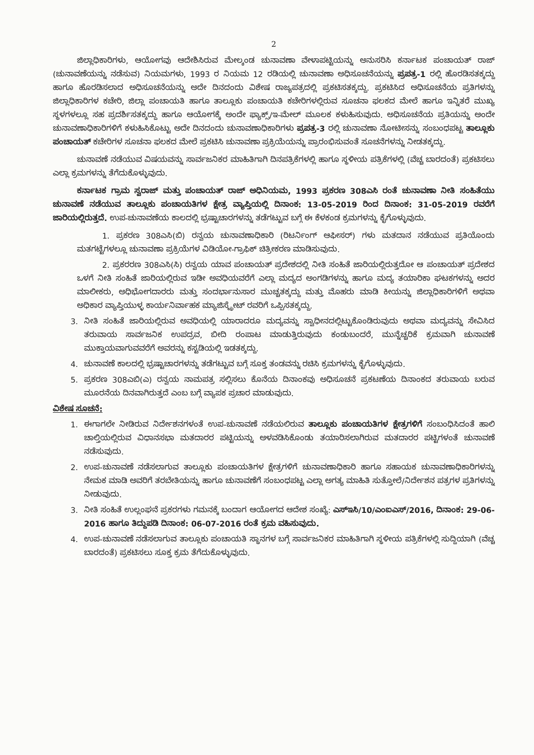2
ಜಿಲ್ಲಾಧಿಕಾರಿಗಳು, ಆಯೋಗವು ಆದೇಶಿಸಿರುವ ಮೇಲ್ಕಂಡ ಚುನಾವಣಾ ವೇಳಾಪಟ್ಟಿಯನ್ನು ಅನುಸರಿಸಿ ಕರ್ನಾಟಕ ಪಂಚಾಯತ್ ರಾಜ್ (ಚುನಾವಣೆಯನ್ನು ನಡೆಸುವ) ನಿಯಮಗಳು, 1993 ರ ನಿಯಮ 12 ರಡಿಯಲ್ಲಿ ಚುನಾವಣಾ ಅಧಿಸೂಚನೆಯನ್ನು ಪ್ರಪತ್ರ-1 ರಲ್ಲಿ ಹೊರಡಿಸತಕ್ಕದ್ದು ಹಾಗೂ ಹೊರಡಿಸಲಾದ ಅಧಿಸೂಚನೆಯನ್ನು ಅದೇ ದಿನದಂದು ವಿಶೇಷ ರಾಜ್ಯಪತ್ರದಲ್ಲಿ ಪ್ರಕಟಿಸತಕ್ಕದ್ದು. ಪ್ರಕಟಿಸಿದ ಅಧಿಸೂಚನೆಯ ಪ್ರತಿಗಳನ್ನು ಜಿಲ್ಲಾಧಿಕಾರಿಗಳ ಕಚೇರಿ, ಜಿಲ್ಲಾ ಪಂಚಾಯತಿ ಹಾಗೂ ತಾಲ್ಲೂಕು ಪಂಚಾಯತಿ ಕಚೇರಿಗಳಲ್ಲಿರುವ ಸೂಚನಾ ಫಲಕದ ಮೇಲೆ ಹಾಗೂ ಇನ್ನಿತರೆ ಮುಖ್ಯ ಸ್ಥಳಗಳಲ್ಲೂ ಸಹ ಪ್ರದರ್ಶಿಸತಕ್ಕದ್ದು ಹಾಗೂ ಆಯೋಗಕ್ಕೆ ಅಂದೇ ಫ್ಯಾಕ್ಸ್/ಇ-ಮೇಲ್ ಮೂಲಕ ಕಳುಹಿಸುವುದು. ಅಧಿಸೂಚನೆಯ ಪ್ರತಿಯನ್ನು ಅಂದೇ ಚುನಾವಣಾಧಿಕಾರಿಗಳಿಗೆ ಕಳುಹಿಸಿಕೊಟ್ಟು ಅದೇ ದಿನದಂದು ಚುನಾವಣಾಧಿಕಾರಿಗಳು ಪ್ರಪತ್ರ-3 ರಲ್ಲಿ ಚುನಾವಣಾ ನೋಟೀಸನ್ನು ಸಂಬಂಧಪಟ್ಟ ತಾಲ್ಲೂಕು ಪಂಚಾಯತ್ ಕಚೇರಿಗಳ ಸೂಚನಾ ಫಲಕದ ಮೇಲೆ ಪ್ರಕಟಿಸಿ ಚುನಾವಣಾ ಪ್ರಕ್ರಿಯೆಯನ್ನು ಪ್ರಾರಂಭಿಸುವಂತೆ ಸೂಚನೆಗಳನ್ನು ನೀಡತಕ್ಕದ್ದು.
ಚುನಾವಣೆ ನಡೆಯುವ ವಿಷಯವನ್ನು ಸಾರ್ವಜನಿಕರ ಮಾಹಿತಿಗಾಗಿ ದಿನಪತ್ರಿಕೆಗಳಲ್ಲಿ ಹಾಗೂ ಸ್ಥಳೀಯ ಪತ್ರಿಕೆಗಳಲ್ಲಿ (ವೆಚ್ಚ ಬಾರದಂತೆ) ಪ್ರಕಟಿಸಲು ಎಲ್ಲಾ ಕ್ರಮಗಳನ್ನು ತೆಗೆದುಕೊಳ್ಳುವುದು.
ಕರ್ನಾಟಕ ಗ್ರಾಮ ಸ್ವರಾಜ್ ಮತ್ತು ಪಂಚಾಯತ್ ರಾಜ್ ಅಧಿನಿಯಮ, 1993 ಪ್ರಕರಣ 308ಎಸಿ ರಂತೆ ಚುನಾವಣಾ ನೀತಿ ಸಂಹಿತೆಯು ಚುನಾವಣೆ ನಡೆಯುವ ತಾಲ್ಲೂಕು ಪಂಚಾಯತಿಗಳ ಕ್ಷೇತ್ರ ವ್ಯಾಪ್ತಿಯಲ್ಲಿ ದಿನಾಂಕ: 13-05-2019 ರಿಂದ ದಿನಾಂಕ: 31-05-2019 ರವರೆಗೆ ಜಾರಿಯಲ್ಲಿರುತ್ತದೆ. ಉಪ-ಚುನಾವಣೆಯ ಕಾಲದಲ್ಲಿ ಭ್ರಷ್ಟಾಚಾರಗಳನ್ನು ತಡೆಗಟ್ಟುವ ಬಗ್ಗೆ ಈ ಕೆಳಕಂಡ ಕ್ರಮಗಳನ್ನು ಕೈಗೊಳ್ಳುವುದು.
1. ಪ್ರಕರಣ 308ಎಸಿ(ಬಿ) ರನ್ವಯ ಚುನಾವಣಾಧಿಕಾರಿ (ರಿಟರ್ನಿಂಗ್ ಆಫೀಸರ್) ಗಳು ಮತದಾನ ನಡೆಯುವ ಪ್ರತಿಯೊಂದು ಮತಗಟ್ಟೆಗಳಲ್ಲೂ ಚುನಾವಣಾ ಪ್ರಕ್ರಿಯೆಗಳ ವಿಡಿಯೋ-ಗ್ರಾಫಿಕ್ ಚಿತ್ರೀಕರಣ ಮಾಡಿಸುವುದು.
2. ಪ್ರಕರರಣ 308ಎಸಿ(ಸಿ) ರನ್ವಯ ಯಾವ ಪಂಚಾಯತ್ ಪ್ರದೇಶದಲ್ಲಿ ನೀತಿ ಸಂಹಿತೆ ಜಾರಿಯಲ್ಲಿರುತ್ತದೋ ಆ ಪಂಚಾಯತ್ ಪ್ರದೇಶದ ಒಳಗೆ ನೀತಿ ಸಂಹಿತೆ ಜಾರಿಯಲ್ಲಿರುವ ಇಡೀ ಅವಧಿಯವರೆಗೆ ಎಲ್ಲಾ ಮದ್ಯದ ಅಂಗಡಿಗಳನ್ನು ಹಾಗೂ ಮದ್ಯ ತಯಾರಿಕಾ ಘಟಕಗಳನ್ನು ಅದರ ಮಾಲೀಕರು, ಅಧಿಭೋಗದಾರರು ಮತ್ತು ಸಂದರ್ಭಾನುಸಾರ ಮುಚ್ಚತಕ್ಕದ್ದು ಮತ್ತು ಮೊಹರು ಮಾಡಿ ಕೀಯನ್ನು ಜಿಲ್ಲಾಧಿಕಾರಿಗಳಿಗೆ ಅಥವಾ ಅಧಿಕಾರ ವ್ಯಾಪ್ತಿಯುಳ್ಳ ಕಾರ್ಯನಿರ್ವಾಹಕ ಮ್ಯಾಜಿಸ್ಟ್ರೇಟ್ ರವರಿಗೆ ಒಪ್ಪಿಸತಕ್ಕದ್ದು.
3. ನೀತಿ ಸಂಹಿತೆ ಜಾರಿಯಲ್ಲಿರುವ ಅವಧಿಯಲ್ಲಿ ಯಾರಾದರೂ ಮದ್ಯವನ್ನು ಸ್ವಾಧೀನದಲ್ಲಿಟ್ಟುಕೊಂಡಿರುವುದು ಅಥವಾ ಮದ್ಯವನ್ನು ಸೇವಿಸಿದ ತರುವಾಯ ಸಾರ್ವಜನಿಕ ಉಪದ್ರವ, ಬೀದಿ ರಂಪಾಟ ಮಾಡುತ್ತಿರುವುದು ಕಂಡುಬಂದರೆ, ಮುನ್ನೆಚ್ಚರಿಕೆ ಕ್ರಮವಾಗಿ ಚುನಾವಣೆ ಮುಕ್ತಾಯವಾಗುವವರೆಗೆ ಅವರನ್ನು ಕಸ್ಟಡಿಯಲ್ಲಿ ಇಡತಕ್ಕದ್ದು.
4. ಚುನಾವಣೆ ಕಾಲದಲ್ಲಿ ಭ್ರಷ್ಟಾಚಾರಗಳನ್ನು ತಡೆಗಟ್ಟುವ ಬಗ್ಗೆ ಸೂಕ್ತ ತಂಡವನ್ನು ರಚಿಸಿ ಕ್ರಮಗಳನ್ನು ಕೈಗೊಳ್ಳುವುದು.
5. ಪ್ರಕರಣ 308ಎಬಿ(ಎ) ರನ್ವಯ ನಾಮಪತ್ರ ಸಲ್ಲಿಸಲು ಕೊನೆಯ ದಿನಾಂಕವು ಅಧಿಸೂಚನೆ ಪ್ರಕಟಣೆಯ ದಿನಾಂಕದ ತರುವಾಯ ಬರುವ ಮೂರನೆಯ ದಿನವಾಗಿರುತ್ತದೆ ಎಂಬ ಬಗ್ಗೆ ವ್ಯಾಪಕ ಪ್ರಚಾರ ಮಾಡುವುದು.
ವಿಶೇಷ ಸೂಚನೆ:
1. ಈಗಾಗಲೇ ನೀಡಿರುವ ನಿರ್ದೇಶನಗಳಂತೆ ಉಪ-ಚುನಾವಣೆ ನಡೆಯಲಿರುವ ತಾಲ್ಲೂಕು ಪಂಚಾಯತಿಗಳ ಕ್ಷೇತ್ರಗಳಿಗೆ ಸಂಬಂಧಿಸಿದಂತೆ ಹಾಲಿ ಚಾಲ್ತಿಯಲ್ಲಿರುವ ವಿಧಾನಸಭಾ ಮತದಾರರ ಪಟ್ಟಿಯನ್ನು ಅಳವಡಿಸಿಕೊಂಡು ತಯಾರಿಸಲಾಗಿರುವ ಮತದಾರರ ಪಟ್ಟಿಗಳಂತೆ ಚುನಾವಣೆ ನಡೆಸುವುದು.
2. ಉಪ-ಚುನಾವಣೆ ನಡೆಸಲಾಗುವ ತಾಲ್ಲೂಕು ಪಂಚಾಯತಿಗಳ ಕ್ಷೇತ್ರಗಳಿಗೆ ಚುನಾವಣಾಧಿಕಾರಿ ಹಾಗೂ ಸಹಾಯಕ ಚುನಾವಣಾಧಿಕಾರಿಗಳನ್ನು ನೇಮಕ ಮಾಡಿ ಅವರಿಗೆ ತರಬೇತಿಯನ್ನು ಹಾಗೂ ಚುನಾವಣೆಗೆ ಸಂಬಂಧಪಟ್ಟ ಎಲ್ಲಾ ಅಗತ್ಯ ಮಾಹಿತಿ ಸುತ್ತೋಲೆ/ನಿರ್ದೇಶನ ಪತ್ರಗಳ ಪ್ರತಿಗಳನ್ನು ನೀಡುವುದು.
3. ನೀತಿ ಸಂಹಿತೆ ಉಲ್ಲಂಘನೆ ಪ್ರಕರಗಳು ಗಮನಕ್ಕೆ ಬಂದಾಗ ಆಯೋಗದ ಆದೇಶ ಸಂಖ್ಯೆ: ಎಸ್‌ಇಸಿ/10/ಎಂಐಎಸ್/2016, ದಿನಾಂಕ: 29-06-2016 ಹಾಗೂ ತಿದ್ದುಪಡಿ ದಿನಾಂಕ: 06-07-2016 ರಂತೆ ಕ್ರಮ ವಹಿಸುವುದು.
4. ಉಪ-ಚುನಾವಣೆ ನಡೆಸಲಾಗುವ ತಾಲ್ಲೂಕು ಪಂಚಾಯತಿ ಸ್ಥಾನಗಳ ಬಗ್ಗೆ ಸಾರ್ವಜನಿಕರ ಮಾಹಿತಿಗಾಗಿ ಸ್ಥಳೀಯ ಪತ್ರಿಕೆಗಳಲ್ಲಿ ಸುದ್ದಿಯಾಗಿ (ವೆಚ್ಚ ಬಾರದಂತೆ) ಪ್ರಕಟಿಸಲು ಸೂಕ್ತ ಕ್ರಮ ತೆಗೆದುಕೊಳ್ಳುವುದು.